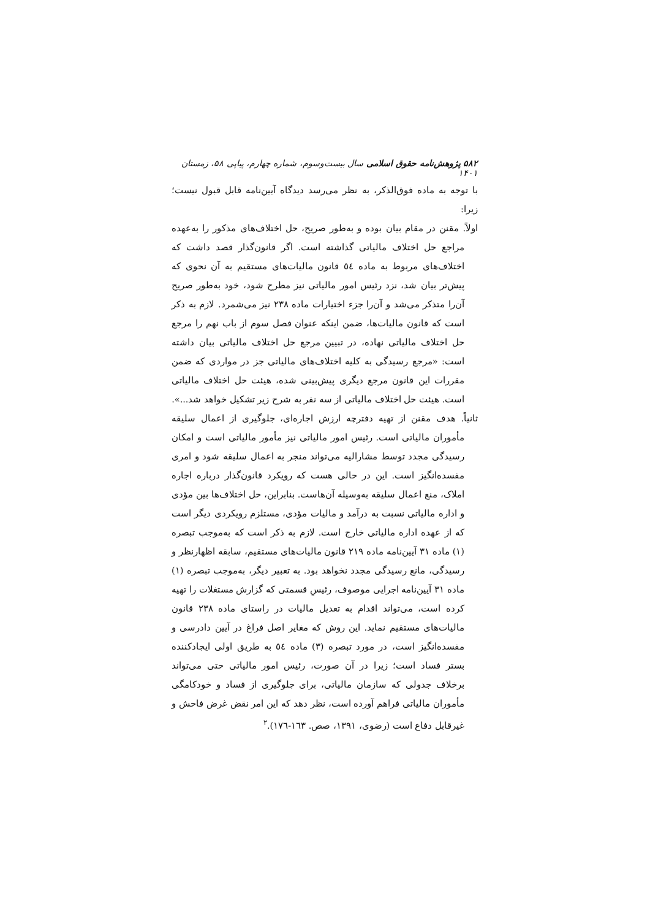۵۸۲ پژوهش‌نامه حقوق اسلامی سال بیست‌وسوم، شماره چهارم، پیاپی ۵۸، زمستان ۱۴۰۱
با توجه به ماده فوق‌الذکر، به نظر می‌رسد دیدگاه آیین‌نامه قابل قبول نیست؛ زیرا:
اولاً. مقنن در مقام بیان بوده و به‌طور صریح، حل اختلاف‌های مذکور را به‌عهده مراجع حل اختلاف مالیاتی گذاشته است. اگر قانون‌گذار قصد داشت که اختلاف‌های مربوط به ماده ٥٤ قانون مالیات‌های مستقیم به آن نحوی که پیش‌تر بیان شد، نزد رئیس امور مالیاتی نیز مطرح شود، خود به‌طور صریح آن‌را متذکر می‌شد و آن‌را جزء اختیارات ماده ٢٣٨ نیز می‌شمرد. لازم به ذکر است که قانون مالیات‌ها، ضمن اینکه عنوان فصل سوم از باب نهم را مرجع حل اختلاف مالیاتی نهاده، در تبیین مرجع حل اختلاف مالیاتی بیان داشته است: «مرجع رسیدگی به کلیه اختلاف‌های مالیاتی جز در مواردی که ضمن مقررات این قانون مرجع دیگری پیش‌بینی شده، هیئت حل اختلاف مالیاتی است. هیئت حل اختلاف مالیاتی از سه نفر به شرح زیر تشکیل خواهد شد...».
ثانیاً. هدف مقنن از تهیه دفترچه ارزش اجاره‌ای، جلوگیری از اعمال سلیقه مأموران مالیاتی است. رئیس امور مالیاتی نیز مأمور مالیاتی است و امکان رسیدگی مجدد توسط مشارالیه می‌تواند منجر به اعمال سلیقه شود و امری مفسده‌انگیز است. این در حالی هست که رویکرد قانون‌گذار درباره اجاره املاک، منع اعمال سلیقه به‌وسیله آن‌هاست. بنابراین، حل اختلاف‌ها بین مؤدی و اداره مالیاتی نسبت به درآمد و مالیات مؤدی، مستلزم رویکردی دیگر است که از عهده اداره مالیاتی خارج است. لازم به ذکر است که به‌موجب تبصره (١) ماده ٣١ آیین‌نامه ماده ٢١٩ قانون مالیات‌های مستقیم، سابقه اظهارنظر و رسیدگی، مانع رسیدگی مجدد نخواهد بود. به تعبیر دیگر، به‌موجب تبصره (١) ماده ٣١ آیین‌نامه اجرایی موصوف، رئیسِ قسمتی که گزارش مستغلات را تهیه کرده است، می‌تواند اقدام به تعدیل مالیات در راستای ماده ٢٣٨ قانون مالیات‌های مستقیم نماید. این روش که مغایر اصل فراغ در آیین دادرسی و مفسده‌انگیز است، در مورد تبصره (٣) ماده ٥٤ به طریق اولی ایجادکننده بستر فساد است؛ زیرا در آن صورت، رئیس امور مالیاتی حتی می‌تواند برخلاف جدولی که سازمان مالیاتی، برای جلوگیری از فساد و خودکامگی مأموران مالیاتی فراهم آورده است، نظر دهد که این امر نقض غرض فاحش و غیرقابل دفاع است (رضوی، ١٣٩١، صص. ١٦٣-١٧٦).<sup>٢</sup>